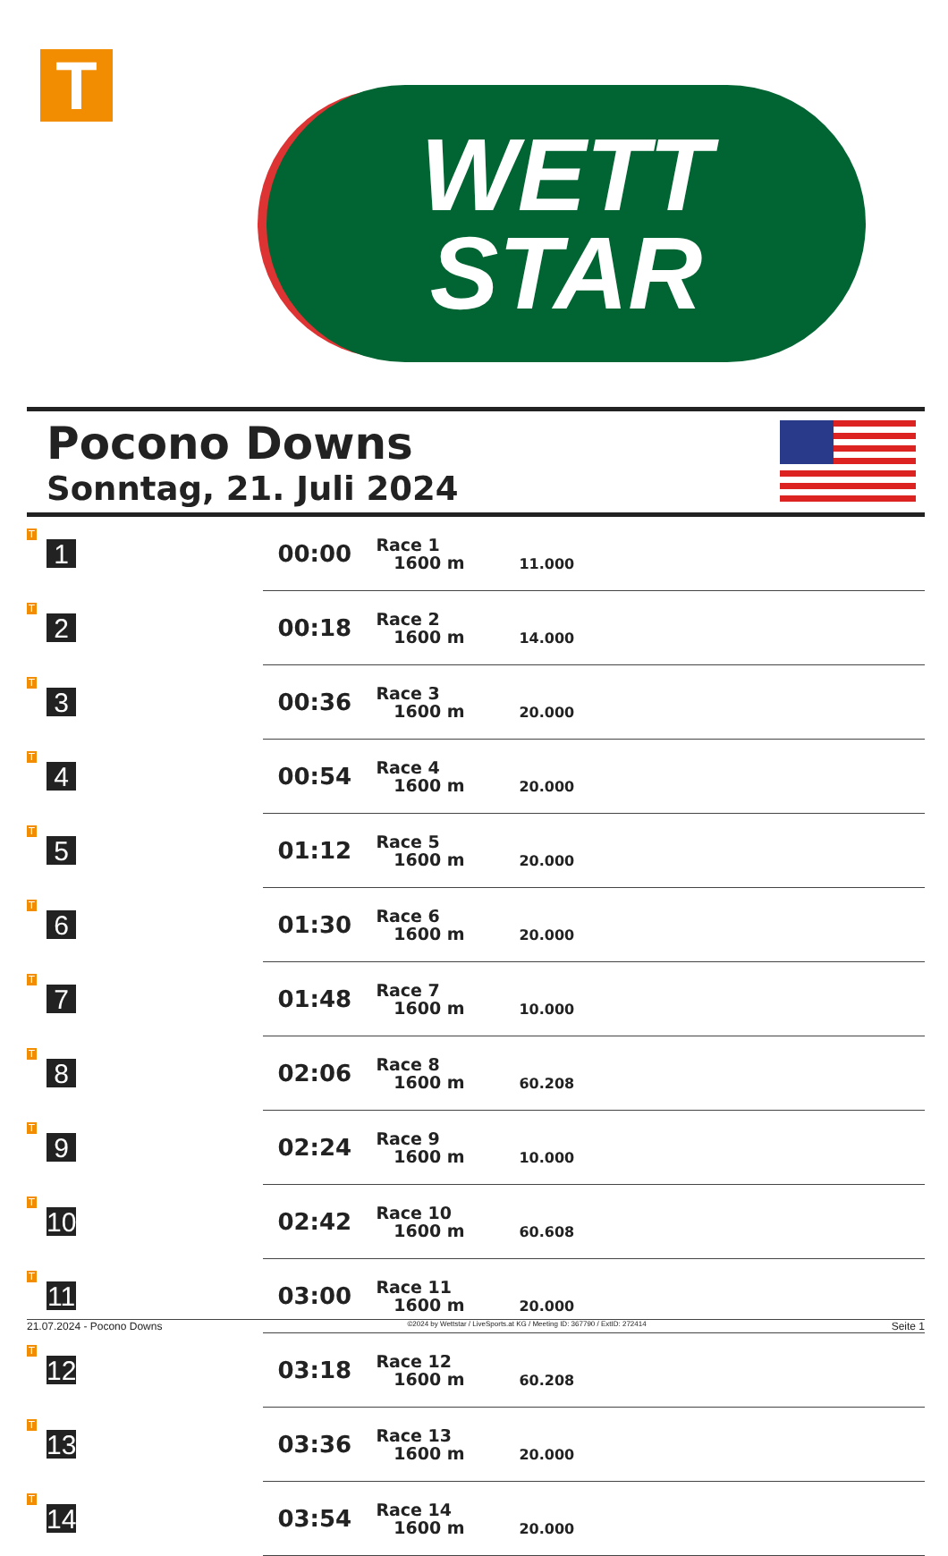T
WETT
STAR
Pocono Downs
Sonntag, 21. Juli 2024
| T | 1 | 00:00 | Race 1 1600 m | 11.000 |
| T | 2 | 00:18 | Race 2 1600 m | 14.000 |
| T | 3 | 00:36 | Race 3 1600 m | 20.000 |
| T | 4 | 00:54 | Race 4 1600 m | 20.000 |
| T | 5 | 01:12 | Race 5 1600 m | 20.000 |
| T | 6 | 01:30 | Race 6 1600 m | 20.000 |
| T | 7 | 01:48 | Race 7 1600 m | 10.000 |
| T | 8 | 02:06 | Race 8 1600 m | 60.208 |
| T | 9 | 02:24 | Race 9 1600 m | 10.000 |
| T | 10 | 02:42 | Race 10 1600 m | 60.608 |
| T | 11 | 03:00 | Race 11 1600 m | 20.000 |
| T | 12 | 03:18 | Race 12 1600 m | 60.208 |
| T | 13 | 03:36 | Race 13 1600 m | 20.000 |
| T | 14 | 03:54 | Race 14 1600 m | 20.000 |
21.07.2024 - Pocono Downs ©2024 by Wettstar / LiveSports.at KG / Meeting ID: 367790 / ExtID: 272414 Seite 1